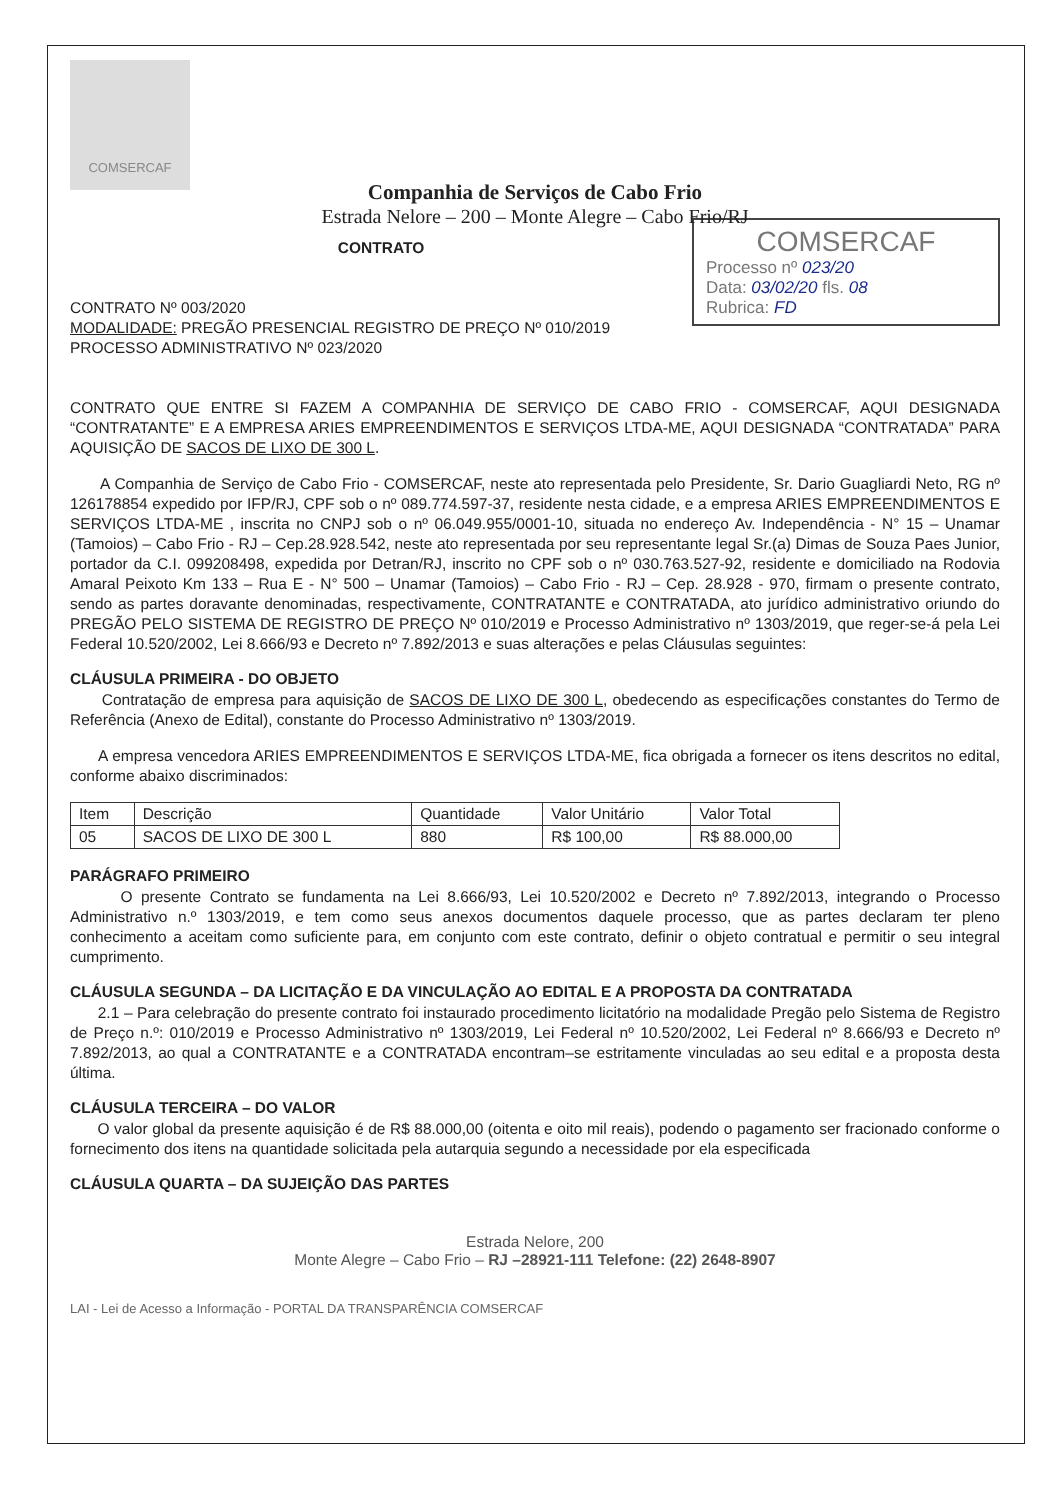COMSERCAF
Companhia de Serviços de Cabo Frio
Estrada Nelore – 200 – Monte Alegre – Cabo Frio/RJ
COMSERCAF
Processo nº 023/20
Data: 03/02/20 fls. 08
Rubrica: FD
CONTRATO
CONTRATO Nº 003/2020
MODALIDADE: PREGÃO PRESENCIAL REGISTRO DE PREÇO Nº 010/2019
PROCESSO ADMINISTRATIVO Nº 023/2020
CONTRATO QUE ENTRE SI FAZEM A COMPANHIA DE SERVIÇO DE CABO FRIO - COMSERCAF, AQUI DESIGNADA “CONTRATANTE” E A EMPRESA ARIES EMPREENDIMENTOS E SERVIÇOS LTDA-ME, AQUI DESIGNADA “CONTRATADA” PARA AQUISIÇÃO DE SACOS DE LIXO DE 300 L.
A Companhia de Serviço de Cabo Frio - COMSERCAF, neste ato representada pelo Presidente, Sr. Dario Guagliardi Neto, RG nº 126178854 expedido por IFP/RJ, CPF sob o nº 089.774.597-37, residente nesta cidade, e a empresa ARIES EMPREENDIMENTOS E SERVIÇOS LTDA-ME , inscrita no CNPJ sob o nº 06.049.955/0001-10, situada no endereço Av. Independência - N° 15 – Unamar (Tamoios) – Cabo Frio - RJ – Cep.28.928.542, neste ato representada por seu representante legal Sr.(a) Dimas de Souza Paes Junior, portador da C.I. 099208498, expedida por Detran/RJ, inscrito no CPF sob o nº 030.763.527-92, residente e domiciliado na Rodovia Amaral Peixoto Km 133 – Rua E - N° 500 – Unamar (Tamoios) – Cabo Frio - RJ – Cep. 28.928 - 970, firmam o presente contrato, sendo as partes doravante denominadas, respectivamente, CONTRATANTE e CONTRATADA, ato jurídico administrativo oriundo do PREGÃO PELO SISTEMA DE REGISTRO DE PREÇO Nº 010/2019 e Processo Administrativo nº 1303/2019, que reger-se-á pela Lei Federal 10.520/2002, Lei 8.666/93 e Decreto nº 7.892/2013 e suas alterações e pelas Cláusulas seguintes:
CLÁUSULA PRIMEIRA - DO OBJETO
Contratação de empresa para aquisição de SACOS DE LIXO DE 300 L, obedecendo as especificações constantes do Termo de Referência (Anexo de Edital), constante do Processo Administrativo nº 1303/2019.
A empresa vencedora ARIES EMPREENDIMENTOS E SERVIÇOS LTDA-ME, fica obrigada a fornecer os itens descritos no edital, conforme abaixo discriminados:
| Item | Descrição | Quantidade | Valor Unitário | Valor Total |
| --- | --- | --- | --- | --- |
| 05 | SACOS DE LIXO DE 300 L | 880 | R$ 100,00 | R$ 88.000,00 |
PARÁGRAFO PRIMEIRO
O presente Contrato se fundamenta na Lei 8.666/93, Lei 10.520/2002 e Decreto nº 7.892/2013, integrando o Processo Administrativo n.º 1303/2019, e tem como seus anexos documentos daquele processo, que as partes declaram ter pleno conhecimento a aceitam como suficiente para, em conjunto com este contrato, definir o objeto contratual e permitir o seu integral cumprimento.
CLÁUSULA SEGUNDA – DA LICITAÇÃO E DA VINCULAÇÃO AO EDITAL E A PROPOSTA DA CONTRATADA
2.1 – Para celebração do presente contrato foi instaurado procedimento licitatório na modalidade Pregão pelo Sistema de Registro de Preço n.º: 010/2019 e Processo Administrativo nº 1303/2019, Lei Federal nº 10.520/2002, Lei Federal nº 8.666/93 e Decreto nº 7.892/2013, ao qual a CONTRATANTE e a CONTRATADA encontram–se estritamente vinculadas ao seu edital e a proposta desta última.
CLÁUSULA TERCEIRA – DO VALOR
O valor global da presente aquisição é de R$ 88.000,00 (oitenta e oito mil reais), podendo o pagamento ser fracionado conforme o fornecimento dos itens na quantidade solicitada pela autarquia segundo a necessidade por ela especificada
CLÁUSULA QUARTA – DA SUJEIÇÃO DAS PARTES
Estrada Nelore, 200
Monte Alegre – Cabo Frio – RJ –28921-111 Telefone: (22) 2648-8907
LAI - Lei de Acesso a Informação - PORTAL DA TRANSPARÊNCIA COMSERCAF